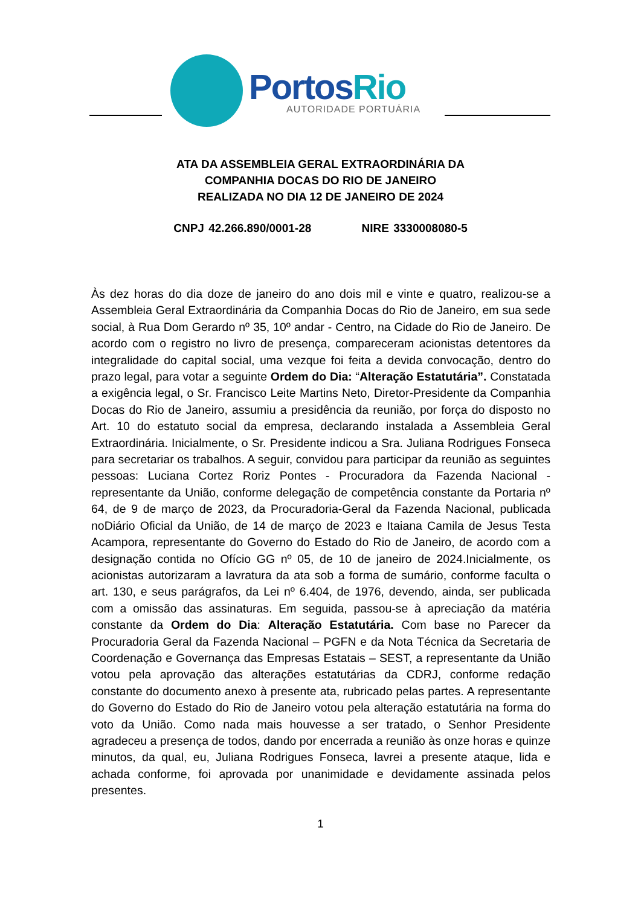PortosRio
AUTORIDADE PORTUÁRIA
ATA DA ASSEMBLEIA GERAL EXTRAORDINÁRIA DA
COMPANHIA DOCAS DO RIO DE JANEIRO
REALIZADA NO DIA 12 DE JANEIRO DE 2024
CNPJ 42.266.890/0001-28 NIRE 3330008080-5
Às dez horas do dia doze de janeiro do ano dois mil e vinte e quatro, realizou-se a Assembleia Geral Extraordinária da Companhia Docas do Rio de Janeiro, em sua sede social, à Rua Dom Gerardo nº 35, 10º andar - Centro, na Cidade do Rio de Janeiro. De acordo com o registro no livro de presença, compareceram acionistas detentores da integralidade do capital social, uma vezque foi feita a devida convocação, dentro do prazo legal, para votar a seguinte Ordem do Dia: “Alteração Estatutária”. Constatada a exigência legal, o Sr. Francisco Leite Martins Neto, Diretor-Presidente da Companhia Docas do Rio de Janeiro, assumiu a presidência da reunião, por força do disposto no Art. 10 do estatuto social da empresa, declarando instalada a Assembleia Geral Extraordinária. Inicialmente, o Sr. Presidente indicou a Sra. Juliana Rodrigues Fonseca para secretariar os trabalhos. A seguir, convidou para participar da reunião as seguintes pessoas: Luciana Cortez Roriz Pontes - Procuradora da Fazenda Nacional - representante da União, conforme delegação de competência constante da Portaria nº 64, de 9 de março de 2023, da Procuradoria-Geral da Fazenda Nacional, publicada noDiário Oficial da União, de 14 de março de 2023 e Itaiana Camila de Jesus Testa Acampora, representante do Governo do Estado do Rio de Janeiro, de acordo com a designação contida no Ofício GG nº 05, de 10 de janeiro de 2024.Inicialmente, os acionistas autorizaram a lavratura da ata sob a forma de sumário, conforme faculta o art. 130, e seus parágrafos, da Lei nº 6.404, de 1976, devendo, ainda, ser publicada com a omissão das assinaturas. Em seguida, passou-se à apreciação da matéria constante da Ordem do Dia: Alteração Estatutária. Com base no Parecer da Procuradoria Geral da Fazenda Nacional – PGFN e da Nota Técnica da Secretaria de Coordenação e Governança das Empresas Estatais – SEST, a representante da União votou pela aprovação das alterações estatutárias da CDRJ, conforme redação constante do documento anexo à presente ata, rubricado pelas partes. A representante do Governo do Estado do Rio de Janeiro votou pela alteração estatutária na forma do voto da União. Como nada mais houvesse a ser tratado, o Senhor Presidente agradeceu a presença de todos, dando por encerrada a reunião às onze horas e quinze minutos, da qual, eu, Juliana Rodrigues Fonseca, lavrei a presente ataque, lida e achada conforme, foi aprovada por unanimidade e devidamente assinada pelos presentes.
1